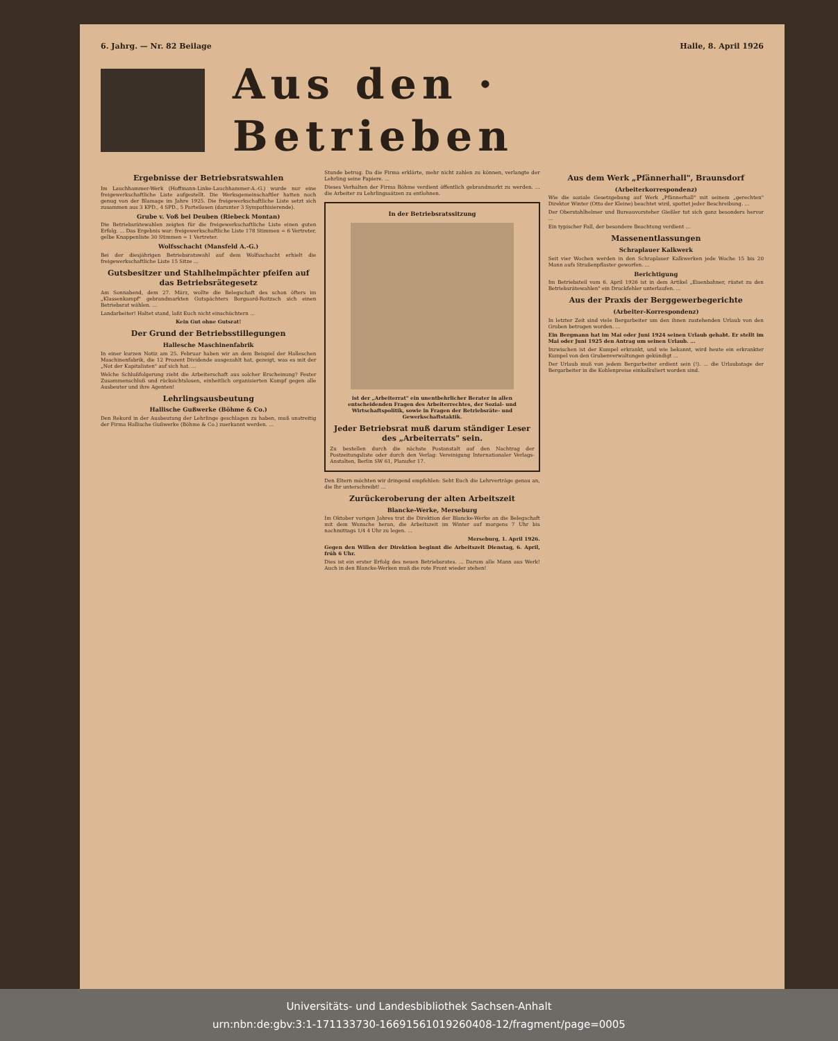6. Jahrg. — Nr. 82 Beilage Halle, 8. April 1926
Aus den · Betrieben
Ergebnisse der Betriebsratswahlen
Im Lauchhammer-Werk (Hoffmann-Linke-Lauchhammer-A.-G.) wurde nur eine freigewerkschaftliche Liste aufgestellt. Die Werksgemeinschaftler hatten noch genug von der Blamage im Jahre 1925. Die freigewerkschaftliche Liste setzt sich zusammen aus 3 KPD., 4 SPD., 5 Parteilosen (darunter 3 Sympathisierende).
Grube v. Voß bei Deuben (Riebeck Montan)
Die Betriebsrätewahlen zeigten für die freigewerkschaftliche Liste einen guten Erfolg. ... Das Ergebnis war: freigewerkschaftliche Liste 178 Stimmen = 6 Vertreter, gelbe Knappenliste 30 Stimmen = 1 Vertreter.
Wolfsschacht (Mansfeld A.-G.)
Bei der diesjährigen Betriebsratswahl auf dem Wolfsschacht erhielt die freigewerkschaftliche Liste 15 Sitze ...
Gutsbesitzer und Stahlhelmpächter pfeifen auf das Betriebsrätegesetz
Am Sonnabend, dem 27. März, wollte die Belegschaft des schon öfters im „Klassenkampf" gebrandmarkten Gutspächters Borguard-Roitzsch sich einen Betriebsrat wählen. ...
Landarbeiter! Haltet stand, laßt Euch nicht einschüchtern ...
Kein Gut ohne Gutsrat!
Der Grund der Betriebsstillegungen
Hallesche Maschinenfabrik
In einer kurzen Notiz am 25. Februar haben wir an dem Beispiel der Halleschen Maschinenfabrik, die 12 Prozent Dividende ausgezahlt hat, gezeigt, was es mit der „Not der Kapitalisten" auf sich hat. ...
Welche Schlußfolgerung zieht die Arbeiterschaft aus solcher Erscheinung? Fester Zusammenschluß und rücksichtslosen, einheitlich organisierten Kampf gegen alle Ausbeuter und ihre Agenten!
Lehrlingsausbeutung
Hallische Gußwerke (Böhme & Co.)
Den Rekord in der Ausbeutung der Lehrlinge geschlagen zu haben, muß unstreitig der Firma Hallische Gußwerke (Böhme & Co.) zuerkannt werden. ...
Stunde betrug. Da die Firma erklärte, mehr nicht zahlen zu können, verlangte der Lehrling seine Papiere. ...
Dieses Verhalten der Firma Böhme verdient öffentlich gebrandmarkt zu werden. ... die Arbeiter zu Lehrlingssätzen zu entlohnen.
In der Betriebsratssitzung
ist der „Arbeiterrat" ein unentbehrlicher Berater in allen entscheidenden Fragen des Arbeiterrechtes, der Sozial- und Wirtschaftspolitik, sowie in Fragen der Betriebsräte- und Gewerkschaftstaktik.
Jeder Betriebsrat muß darum ständiger Leser des „Arbeiterrats" sein.
Zu bestellen durch die nächste Postanstalt auf den Nachtrag der Postzeitungsliste oder durch den Verlag: Vereinigung Internationaler Verlags-Anstalten, Berlin SW 61, Planufer 17.
Den Eltern möchten wir dringend empfehlen: Seht Euch die Lehrverträge genau an, die Ihr unterschreibt! ...
Zurückeroberung der alten Arbeitszeit
Blancke-Werke, Merseburg
Im Oktober vorigen Jahres trat die Direktion der Blancke-Werke an die Belegschaft mit dem Wunsche heran, die Arbeitszeit im Winter auf morgens 7 Uhr bis nachmittags 1/4 4 Uhr zu legen. ...
Merseburg, 1. April 1926.
Gegen den Willen der Direktion beginnt die Arbeitszeit Dienstag, 6. April, früh 6 Uhr.
Dies ist ein erster Erfolg des neuen Betriebsrates. ... Darum alle Mann aus Werk! Auch in den Blancke-Werken muß die rote Front wieder stehen!
Aus dem Werk „Pfännerhall", Braunsdorf
(Arbeiterkorrespondenz)
Wie die soziale Gesetzgebung auf Werk „Pfännerhall" mit seinem „gerechten" Direktor Winter (Otto der Kleine) beachtet wird, spottet jeder Beschreibung. ...
Der Oberstahlhelmer und Bureauvorsteher Gießler tut sich ganz besonders hervor ...
Ein typischer Fall, der besondere Beachtung verdient ...
Massenentlassungen
Schraplauer Kalkwerk
Seit vier Wochen werden in den Schraplauer Kalkwerken jede Woche 15 bis 20 Mann aufs Straßenpflaster geworfen. ...
Berichtigung
Im Betriebsteil vom 6. April 1926 ist in dem Artikel „Eisenbahner, rüstet zu den Betriebsrätewahlen" ein Druckfehler unterlaufen. ...
Aus der Praxis der Berggewerbegerichte
(Arbeiter-Korrespondenz)
In letzter Zeit sind viele Bergarbeiter um den ihnen zustehenden Urlaub von den Gruben betrogen worden. ...
Ein Bergmann hat im Mai oder Juni 1924 seinen Urlaub gehabt. Er stellt im Mai oder Juni 1925 den Antrag um seinen Urlaub. ...
Inzwischen ist der Kumpel erkrankt, und wie bekannt, wird heute ein erkrankter Kumpel von den Grubenverwaltungen gekündigt ...
Der Urlaub muß von jedem Bergarbeiter erdient sein (!). ... die Urlaubstage der Bergarbeiter in die Kohlenpreise einkalkuliert worden sind.
Universitäts- und Landesbibliothek Sachsen-Anhalt
urn:nbn:de:gbv:3:1-171133730-16691561019260408-12/fragment/page=0005